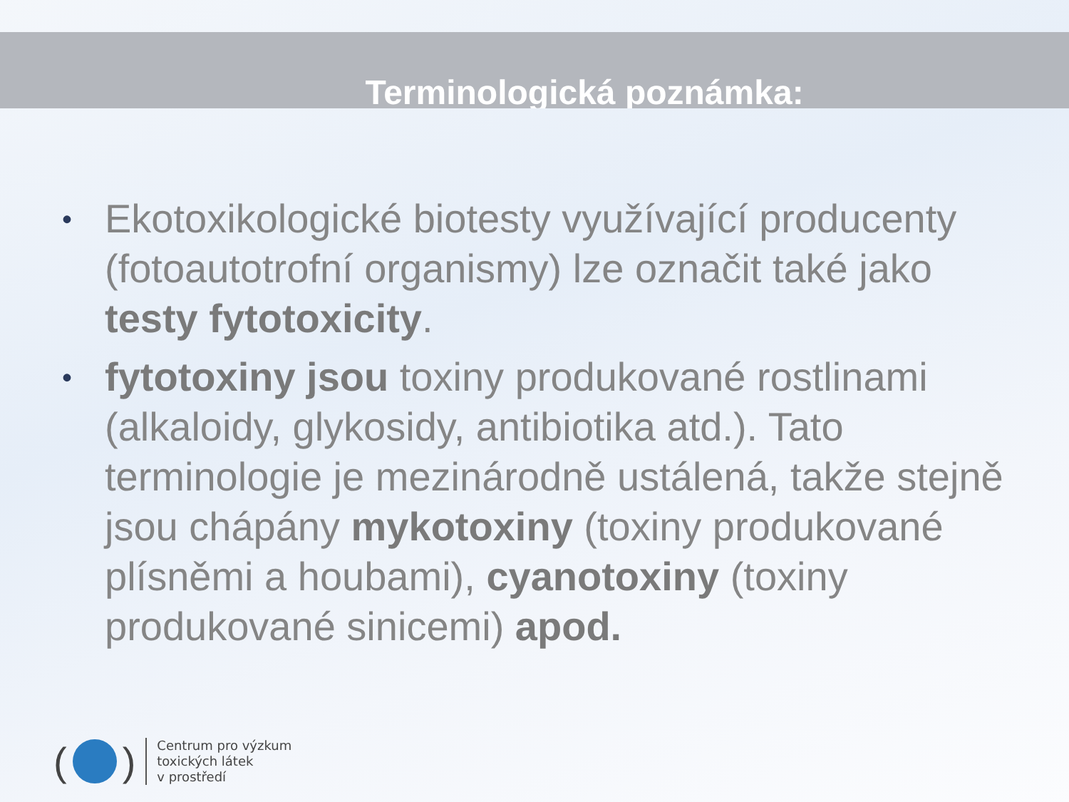Terminologická poznámka:
• Ekotoxikologické biotesty využívající producenty (fotoautotrofní organismy) lze označit také jako testy fytotoxicity.
• fytotoxiny jsou toxiny produkované rostlinami (alkaloidy, glykosidy, antibiotika atd.). Tato terminologie je mezinárodně ustálená, takže stejně jsou chápány mykotoxiny (toxiny produkované plísněmi a houbami), cyanotoxiny (toxiny produkované sinicemi) apod.
( )
Centrum pro výzkum
toxických látek
v prostředí